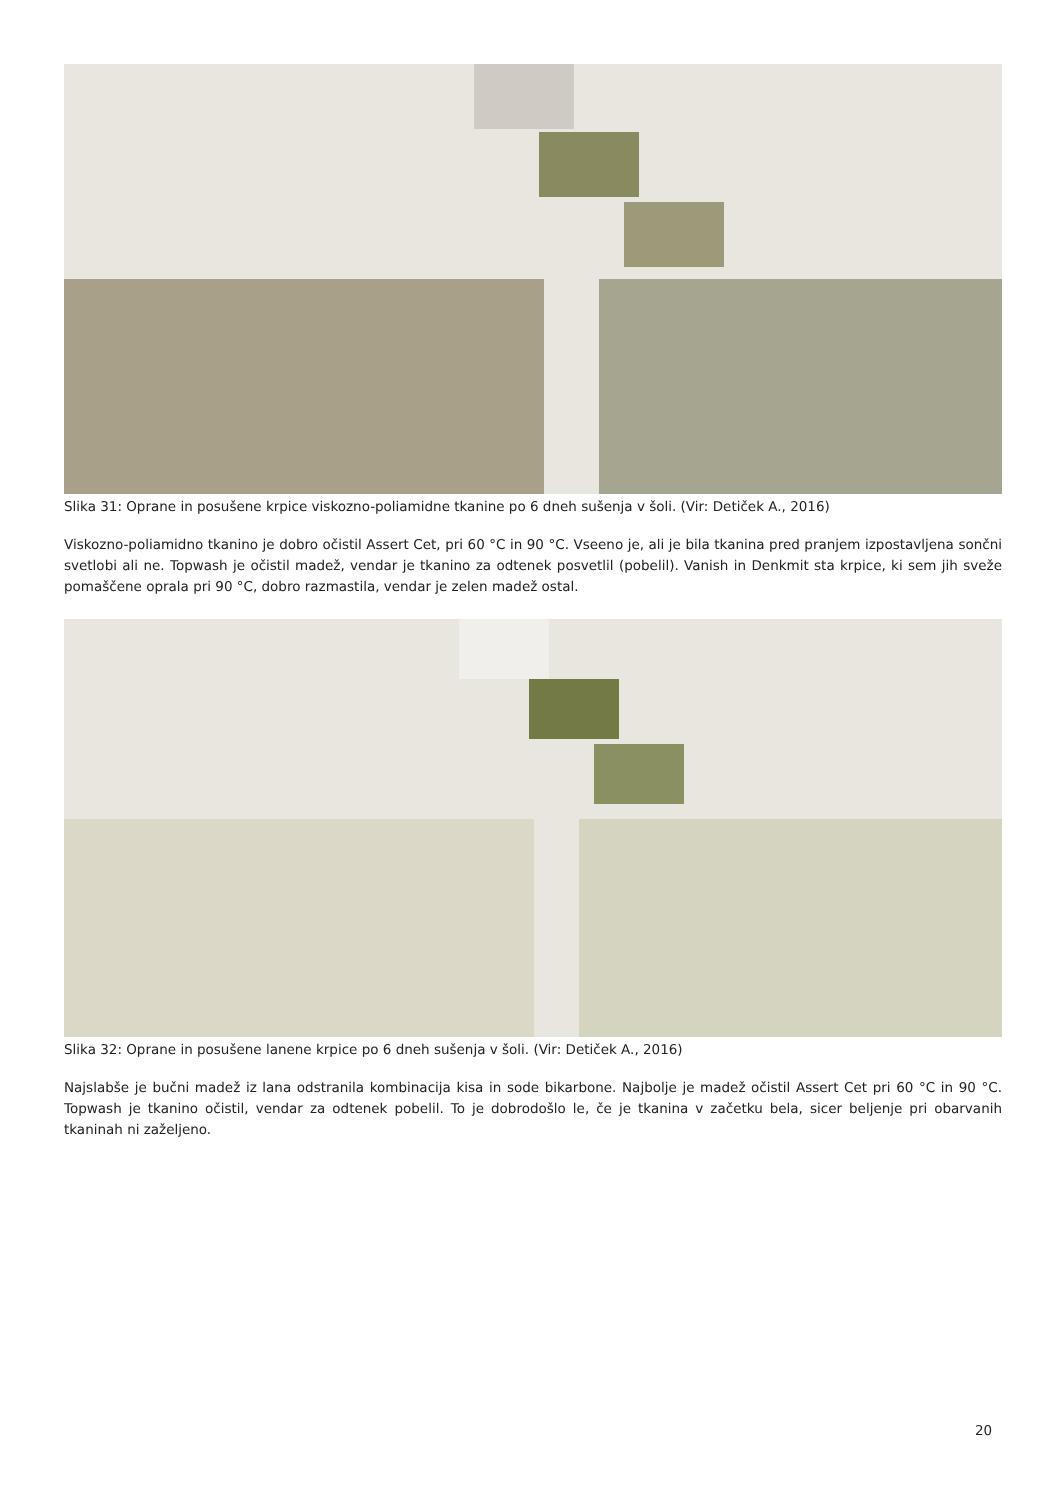Slika 31: Oprane in posušene krpice viskozno-poliamidne tkanine po 6 dneh sušenja v šoli. (Vir: Detiček A., 2016)
Viskozno-poliamidno tkanino je dobro očistil Assert Cet, pri 60 °C in 90 °C. Vseeno je, ali je bila tkanina pred pranjem izpostavljena sončni svetlobi ali ne. Topwash je očistil madež, vendar je tkanino za odtenek posvetlil (pobelil). Vanish in Denkmit sta krpice, ki sem jih sveže pomaščene oprala pri 90 °C, dobro razmastila, vendar je zelen madež ostal.
Slika 32: Oprane in posušene lanene krpice po 6 dneh sušenja v šoli. (Vir: Detiček A., 2016)
Najslabše je bučni madež iz lana odstranila kombinacija kisa in sode bikarbone. Najbolje je madež očistil Assert Cet pri 60 °C in 90 °C. Topwash je tkanino očistil, vendar za odtenek pobelil. To je dobrodošlo le, če je tkanina v začetku bela, sicer beljenje pri obarvanih tkaninah ni zaželjeno.
20